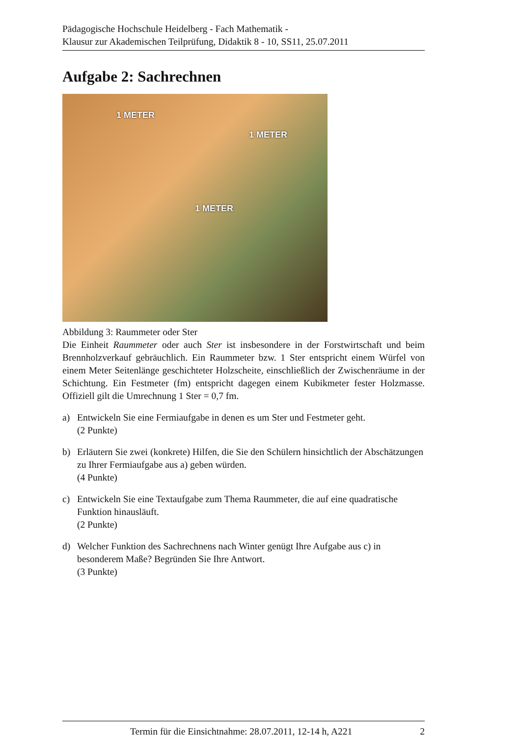Pädagogische Hochschule Heidelberg - Fach Mathematik -
Klausur zur Akademischen Teilprüfung, Didaktik 8 - 10, SS11, 25.07.2011
Aufgabe 2: Sachrechnen
1 METER
1 METER
1 METER
Abbildung 3: Raummeter oder Ster
Die Einheit Raummeter oder auch Ster ist insbesondere in der Forstwirtschaft und beim Brennholzverkauf gebräuchlich. Ein Raummeter bzw. 1 Ster entspricht einem Würfel von einem Meter Seitenlänge geschichteter Holzscheite, einschließlich der Zwischenräume in der Schichtung. Ein Festmeter (fm) entspricht dagegen einem Kubikmeter fester Holzmasse. Offiziell gilt die Umrechnung 1 Ster = 0,7 fm.
a) Entwickeln Sie eine Fermiaufgabe in denen es um Ster und Festmeter geht.
(2 Punkte)
b) Erläutern Sie zwei (konkrete) Hilfen, die Sie den Schülern hinsichtlich der Abschätzungen zu Ihrer Fermiaufgabe aus a) geben würden.
(4 Punkte)
c) Entwickeln Sie eine Textaufgabe zum Thema Raummeter, die auf eine quadratische Funktion hinausläuft.
(2 Punkte)
d) Welcher Funktion des Sachrechnens nach Winter genügt Ihre Aufgabe aus c) in besonderem Maße? Begründen Sie Ihre Antwort.
(3 Punkte)
Termin für die Einsichtnahme: 28.07.2011, 12-14 h, A221 2